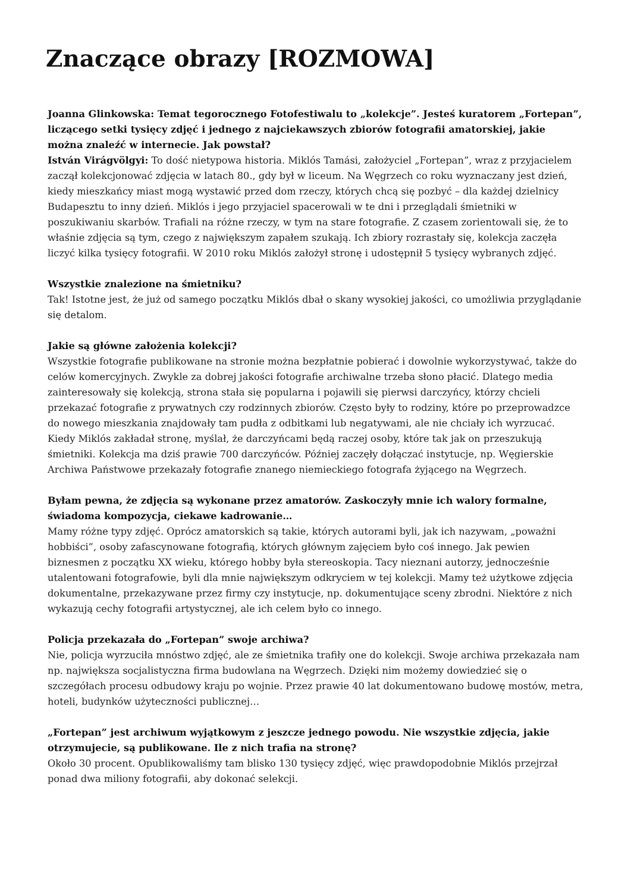Znaczące obrazy [ROZMOWA]
Joanna Glinkowska: Temat tegorocznego Fotofestiwalu to „kolekcje”. Jesteś kuratorem „Fortepan”, liczącego setki tysięcy zdjęć i jednego z najciekawszych zbiorów fotografii amatorskiej, jakie można znaleźć w internecie. Jak powstał?
István Virágvölgyi: To dość nietypowa historia. Miklós Tamási, założyciel „Fortepan”, wraz z przyjacielem zaczął kolekcjonować zdjęcia w latach 80., gdy był w liceum. Na Węgrzech co roku wyznaczany jest dzień, kiedy mieszkańcy miast mogą wystawić przed dom rzeczy, których chcą się pozbyć – dla każdej dzielnicy Budapesztu to inny dzień. Miklós i jego przyjaciel spacerowali w te dni i przeglądali śmietniki w poszukiwaniu skarbów. Trafiali na różne rzeczy, w tym na stare fotografie. Z czasem zorientowali się, że to właśnie zdjęcia są tym, czego z największym zapałem szukają. Ich zbiory rozrastały się, kolekcja zaczęła liczyć kilka tysięcy fotografii. W 2010 roku Miklós założył stronę i udostępnił 5 tysięcy wybranych zdjęć.
Wszystkie znalezione na śmietniku?
Tak! Istotne jest, że już od samego początku Miklós dbał o skany wysokiej jakości, co umożliwia przyglądanie się detalom.
Jakie są główne założenia kolekcji?
Wszystkie fotografie publikowane na stronie można bezpłatnie pobierać i dowolnie wykorzystywać, także do celów komercyjnych. Zwykle za dobrej jakości fotografie archiwalne trzeba słono płacić. Dlatego media zainteresowały się kolekcją, strona stała się popularna i pojawili się pierwsi darczyńcy, którzy chcieli przekazać fotografie z prywatnych czy rodzinnych zbiorów. Często były to rodziny, które po przeprowadzce do nowego mieszkania znajdowały tam pudła z odbitkami lub negatywami, ale nie chciały ich wyrzucać. Kiedy Miklós zakładał stronę, myślał, że darczyńcami będą raczej osoby, które tak jak on przeszukują śmietniki. Kolekcja ma dziś prawie 700 darczyńców. Później zaczęły dołączać instytucje, np. Węgierskie Archiwa Państwowe przekazały fotografie znanego niemieckiego fotografa żyjącego na Węgrzech.
Byłam pewna, że zdjęcia są wykonane przez amatorów. Zaskoczyły mnie ich walory formalne, świadoma kompozycja, ciekawe kadrowanie…
Mamy różne typy zdjęć. Oprócz amatorskich są takie, których autorami byli, jak ich nazywam, „poważni hobbiści”, osoby zafascynowane fotografią, których głównym zajęciem było coś innego. Jak pewien biznesmen z początku XX wieku, którego hobby była stereoskopia. Tacy nieznani autorzy, jednocześnie utalentowani fotografowie, byli dla mnie największym odkryciem w tej kolekcji. Mamy też użytkowe zdjęcia dokumentalne, przekazywane przez firmy czy instytucje, np. dokumentujące sceny zbrodni. Niektóre z nich wykazują cechy fotografii artystycznej, ale ich celem było co innego.
Policja przekazała do „Fortepan” swoje archiwa?
Nie, policja wyrzuciła mnóstwo zdjęć, ale ze śmietnika trafiły one do kolekcji. Swoje archiwa przekazała nam np. największa socjalistyczna firma budowlana na Węgrzech. Dzięki nim możemy dowiedzieć się o szczegółach procesu odbudowy kraju po wojnie. Przez prawie 40 lat dokumentowano budowę mostów, metra, hoteli, budynków użyteczności publicznej…
„Fortepan” jest archiwum wyjątkowym z jeszcze jednego powodu. Nie wszystkie zdjęcia, jakie otrzymujecie, są publikowane. Ile z nich trafia na stronę?
Około 30 procent. Opublikowaliśmy tam blisko 130 tysięcy zdjęć, więc prawdopodobnie Miklós przejrzał ponad dwa miliony fotografii, aby dokonać selekcji.